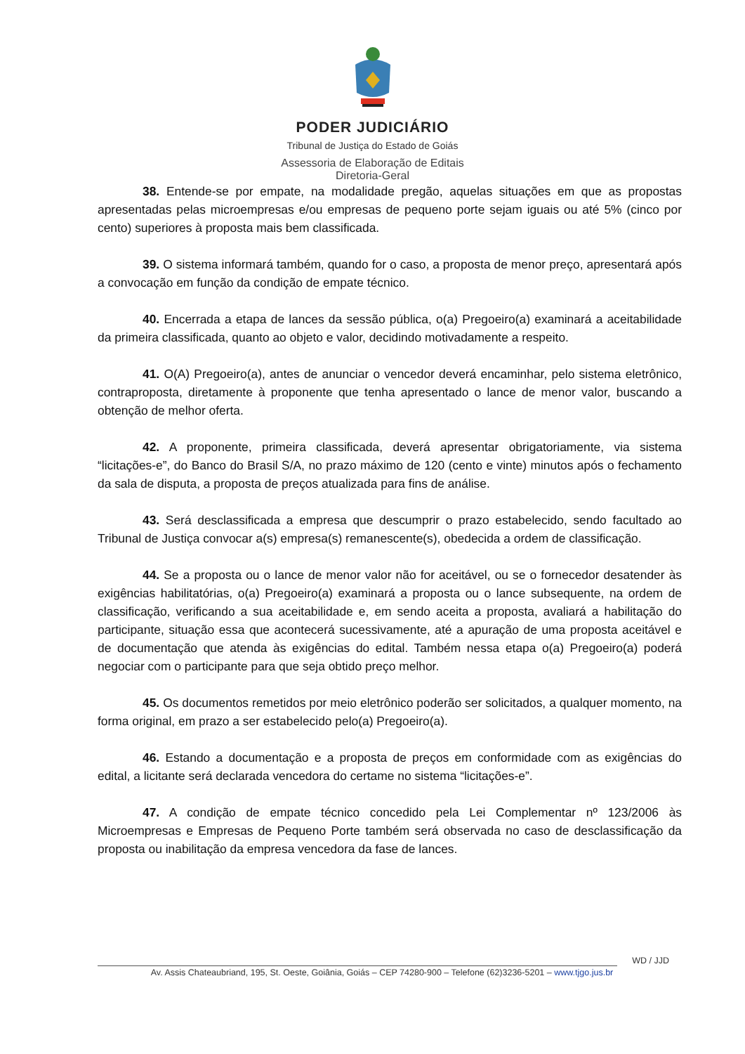PODER JUDICIÁRIO
Tribunal de Justiça do Estado de Goiás
Assessoria de Elaboração de Editais
Diretoria-Geral
38. Entende-se por empate, na modalidade pregão, aquelas situações em que as propostas apresentadas pelas microempresas e/ou empresas de pequeno porte sejam iguais ou até 5% (cinco por cento) superiores à proposta mais bem classificada.
39. O sistema informará também, quando for o caso, a proposta de menor preço, apresentará após a convocação em função da condição de empate técnico.
40. Encerrada a etapa de lances da sessão pública, o(a) Pregoeiro(a) examinará a aceitabilidade da primeira classificada, quanto ao objeto e valor, decidindo motivadamente a respeito.
41. O(A) Pregoeiro(a), antes de anunciar o vencedor deverá encaminhar, pelo sistema eletrônico, contraproposta, diretamente à proponente que tenha apresentado o lance de menor valor, buscando a obtenção de melhor oferta.
42. A proponente, primeira classificada, deverá apresentar obrigatoriamente, via sistema “licitações-e”, do Banco do Brasil S/A, no prazo máximo de 120 (cento e vinte) minutos após o fechamento da sala de disputa, a proposta de preços atualizada para fins de análise.
43. Será desclassificada a empresa que descumprir o prazo estabelecido, sendo facultado ao Tribunal de Justiça convocar a(s) empresa(s) remanescente(s), obedecida a ordem de classificação.
44. Se a proposta ou o lance de menor valor não for aceitável, ou se o fornecedor desatender às exigências habilitatórias, o(a) Pregoeiro(a) examinará a proposta ou o lance subsequente, na ordem de classificação, verificando a sua aceitabilidade e, em sendo aceita a proposta, avaliará a habilitação do participante, situação essa que acontecerá sucessivamente, até a apuração de uma proposta aceitável e de documentação que atenda às exigências do edital. Também nessa etapa o(a) Pregoeiro(a) poderá negociar com o participante para que seja obtido preço melhor.
45. Os documentos remetidos por meio eletrônico poderão ser solicitados, a qualquer momento, na forma original, em prazo a ser estabelecido pelo(a) Pregoeiro(a).
46. Estando a documentação e a proposta de preços em conformidade com as exigências do edital, a licitante será declarada vencedora do certame no sistema “licitações-e”.
47. A condição de empate técnico concedido pela Lei Complementar nº 123/2006 às Microempresas e Empresas de Pequeno Porte também será observada no caso de desclassificação da proposta ou inabilitação da empresa vencedora da fase de lances.
WD / JJD
Av. Assis Chateaubriand, 195, St. Oeste, Goiânia, Goiás – CEP 74280-900 – Telefone (62)3236-5201 – www.tjgo.jus.br